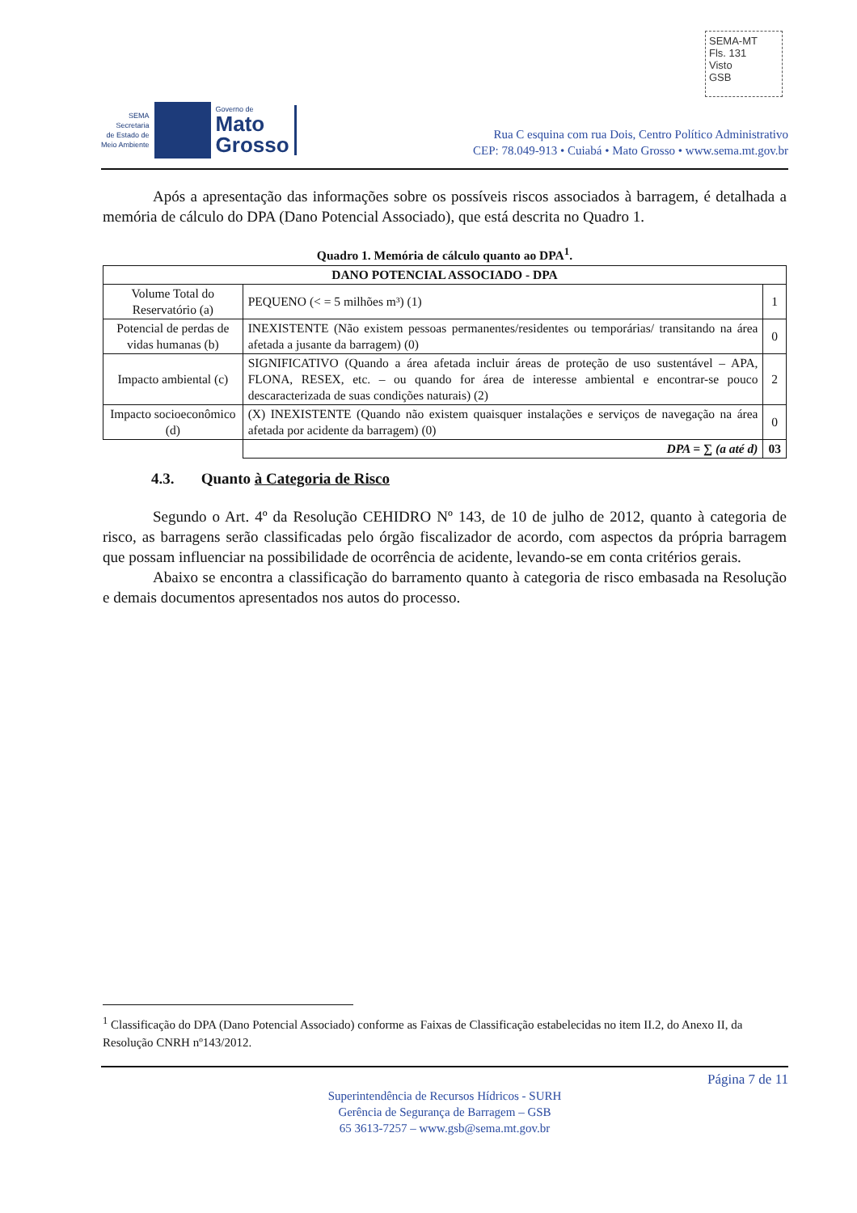SEMA-MT
Fls. 131
Visto
GSB
SEMA
Secretaria
de Estado de
Meio Ambiente
Governo de
Mato
Grosso
Rua C esquina com rua Dois, Centro Político Administrativo
CEP: 78.049-913 • Cuiabá • Mato Grosso • www.sema.mt.gov.br
Após a apresentação das informações sobre os possíveis riscos associados à barragem, é detalhada a memória de cálculo do DPA (Dano Potencial Associado), que está descrita no Quadro 1.
Quadro 1. Memória de cálculo quanto ao DPA<sup>1</sup>.
| DANO POTENCIAL ASSOCIADO - DPA | | |
| Volume Total do Reservatório (a) | PEQUENO (< = 5 milhões m³) (1) | 1 |
| Potencial de perdas de vidas humanas (b) | INEXISTENTE (Não existem pessoas permanentes/residentes ou temporárias/ transitando na área afetada a jusante da barragem) (0) | 0 |
| Impacto ambiental (c) | SIGNIFICATIVO (Quando a área afetada incluir áreas de proteção de uso sustentável – APA, FLONA, RESEX, etc. – ou quando for área de interesse ambiental e encontrar-se pouco descaracterizada de suas condições naturais) (2) | 2 |
| Impacto socioeconômico (d) | (X) INEXISTENTE (Quando não existem quaisquer instalações e serviços de navegação na área afetada por acidente da barragem) (0) | 0 |
| | DPA = ∑ (a até d) | 03 |
4.3. Quanto à Categoria de Risco
Segundo o Art. 4º da Resolução CEHIDRO Nº 143, de 10 de julho de 2012, quanto à categoria de risco, as barragens serão classificadas pelo órgão fiscalizador de acordo, com aspectos da própria barragem que possam influenciar na possibilidade de ocorrência de acidente, levando-se em conta critérios gerais.
Abaixo se encontra a classificação do barramento quanto à categoria de risco embasada na Resolução e demais documentos apresentados nos autos do processo.
<sup>1</sup> Classificação do DPA (Dano Potencial Associado) conforme as Faixas de Classificação estabelecidas no item II.2, do Anexo II, da Resolução CNRH nº143/2012.
Página 7 de 11
Superintendência de Recursos Hídricos - SURH
Gerência de Segurança de Barragem – GSB
65 3613-7257 – www.gsb@sema.mt.gov.br